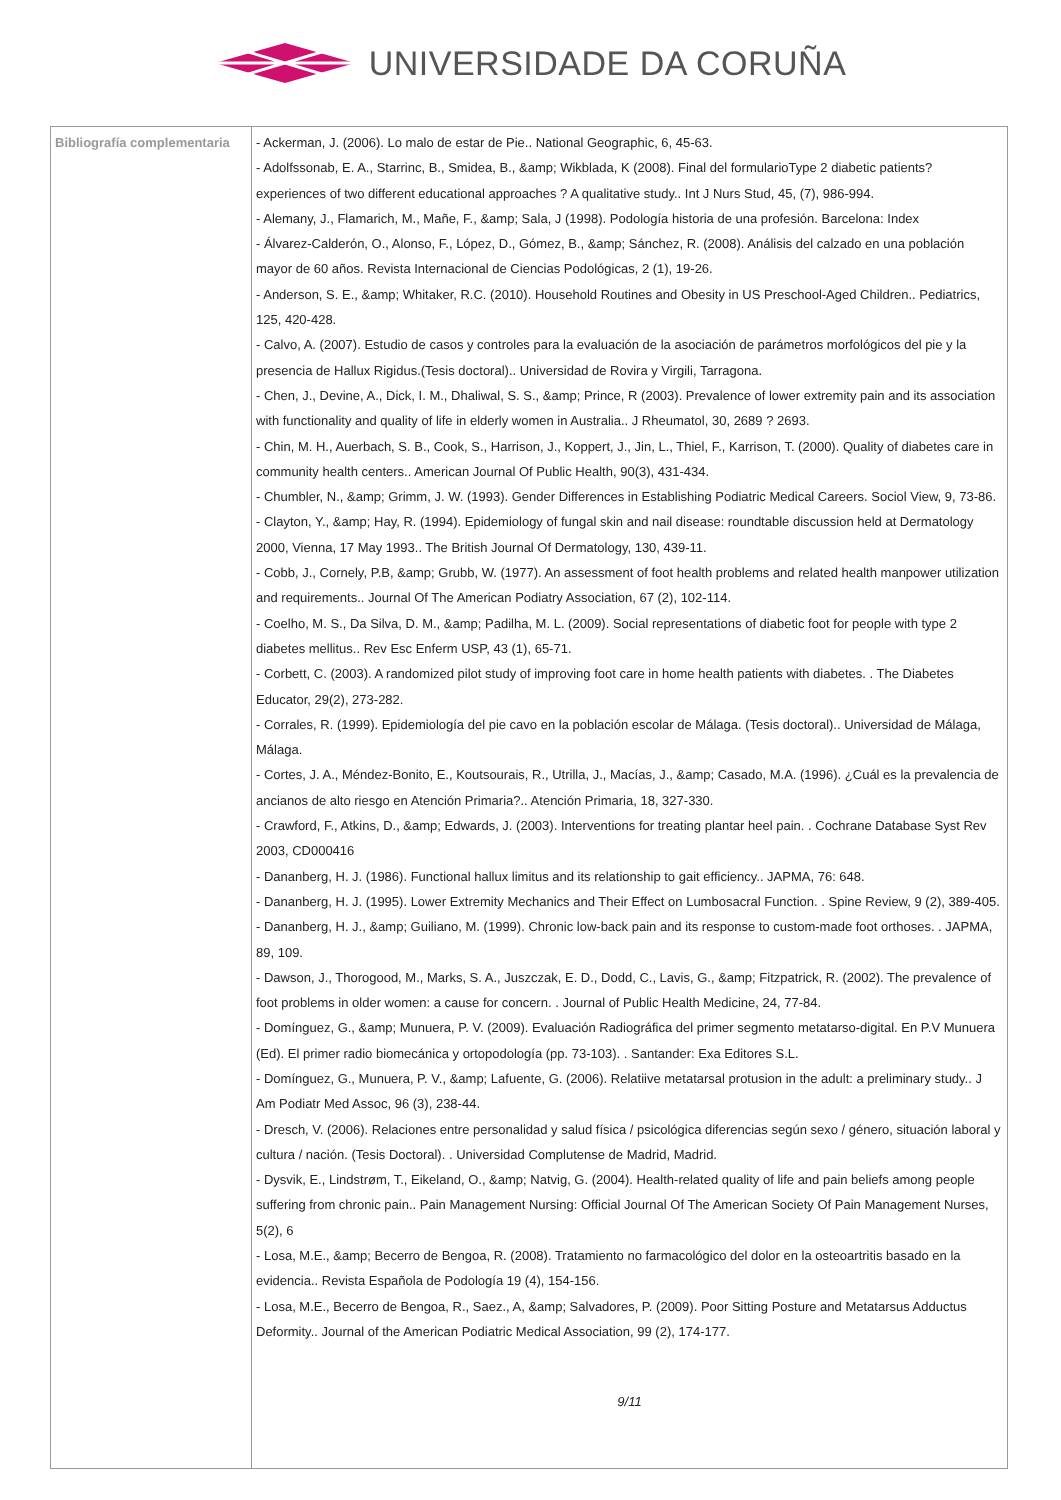UNIVERSIDADE DA CORUÑA
| Bibliografía complementaria | - Ackerman, J. (2006). Lo malo de estar de Pie.. National Geographic, 6, 45-63. - Adolfssonab, E. A., Starrinc, B., Smidea, B., &amp; Wikblada, K (2008). Final del formularioType 2 diabetic patients? experiences of two different educational approaches ? A qualitative study.. Int J Nurs Stud, 45, (7), 986-994. - Alemany, J., Flamarich, M., Mañe, F., &amp; Sala, J (1998). Podología historia de una profesión. Barcelona: Index - Álvarez-Calderón, O., Alonso, F., López, D., Gómez, B., &amp; Sánchez, R. (2008). Análisis del calzado en una población mayor de 60 años. Revista Internacional de Ciencias Podológicas, 2 (1), 19-26. - Anderson, S. E., &amp; Whitaker, R.C. (2010). Household Routines and Obesity in US Preschool-Aged Children.. Pediatrics, 125, 420-428. - Calvo, A. (2007). Estudio de casos y controles para la evaluación de la asociación de parámetros morfológicos del pie y la presencia de Hallux Rigidus.(Tesis doctoral).. Universidad de Rovira y Virgili, Tarragona. - Chen, J., Devine, A., Dick, I. M., Dhaliwal, S. S., &amp; Prince, R (2003). Prevalence of lower extremity pain and its association with functionality and quality of life in elderly women in Australia.. J Rheumatol, 30, 2689 ? 2693. - Chin, M. H., Auerbach, S. B., Cook, S., Harrison, J., Koppert, J., Jin, L., Thiel, F., Karrison, T. (2000). Quality of diabetes care in community health centers.. American Journal Of Public Health, 90(3), 431-434. - Chumbler, N., &amp; Grimm, J. W. (1993). Gender Differences in Establishing Podiatric Medical Careers. Sociol View, 9, 73-86. - Clayton, Y., &amp; Hay, R. (1994). Epidemiology of fungal skin and nail disease: roundtable discussion held at Dermatology 2000, Vienna, 17 May 1993.. The British Journal Of Dermatology, 130, 439-11. - Cobb, J., Cornely, P.B, &amp; Grubb, W. (1977). An assessment of foot health problems and related health manpower utilization and requirements.. Journal Of The American Podiatry Association, 67 (2), 102-114. - Coelho, M. S., Da Silva, D. M., &amp; Padilha, M. L. (2009). Social representations of diabetic foot for people with type 2 diabetes mellitus.. Rev Esc Enferm USP, 43 (1), 65-71. - Corbett, C. (2003). A randomized pilot study of improving foot care in home health patients with diabetes. . The Diabetes Educator, 29(2), 273-282. - Corrales, R. (1999). Epidemiología del pie cavo en la población escolar de Málaga. (Tesis doctoral).. Universidad de Málaga, Málaga. - Cortes, J. A., Méndez-Bonito, E., Koutsourais, R., Utrilla, J., Macías, J., &amp; Casado, M.A. (1996). ¿Cuál es la prevalencia de ancianos de alto riesgo en Atención Primaria?.. Atención Primaria, 18, 327-330. - Crawford, F., Atkins, D., &amp; Edwards, J. (2003). Interventions for treating plantar heel pain. . Cochrane Database Syst Rev 2003, CD000416 - Dananberg, H. J. (1986). Functional hallux limitus and its relationship to gait efficiency.. JAPMA, 76: 648. - Dananberg, H. J. (1995). Lower Extremity Mechanics and Their Effect on Lumbosacral Function. . Spine Review, 9 (2), 389-405. - Dananberg, H. J., &amp; Guiliano, M. (1999). Chronic low-back pain and its response to custom-made foot orthoses. . JAPMA, 89, 109. - Dawson, J., Thorogood, M., Marks, S. A., Juszczak, E. D., Dodd, C., Lavis, G., &amp; Fitzpatrick, R. (2002). The prevalence of foot problems in older women: a cause for concern. . Journal of Public Health Medicine, 24, 77-84. - Domínguez, G., &amp; Munuera, P. V. (2009). Evaluación Radiográfica del primer segmento metatarso-digital. En P.V Munuera (Ed). El primer radio biomecánica y ortopodología (pp. 73-103). . Santander: Exa Editores S.L. - Domínguez, G., Munuera, P. V., &amp; Lafuente, G. (2006). Relatiive metatarsal protusion in the adult: a preliminary study.. J Am Podiatr Med Assoc, 96 (3), 238-44. - Dresch, V. (2006). Relaciones entre personalidad y salud física / psicológica diferencias según sexo / género, situación laboral y cultura / nación. (Tesis Doctoral). . Universidad Complutense de Madrid, Madrid. - Dysvik, E., Lindstrøm, T., Eikeland, O., &amp; Natvig, G. (2004). Health-related quality of life and pain beliefs among people suffering from chronic pain.. Pain Management Nursing: Official Journal Of The American Society Of Pain Management Nurses, 5(2), 6 - Losa, M.E., &amp; Becerro de Bengoa, R. (2008). Tratamiento no farmacológico del dolor en la osteoartritis basado en la evidencia.. Revista Española de Podología 19 (4), 154-156. - Losa, M.E., Becerro de Bengoa, R., Saez., A, &amp; Salvadores, P. (2009). Poor Sitting Posture and Metatarsus Adductus Deformity.. Journal of the American Podiatric Medical Association, 99 (2), 174-177. 9/11 |